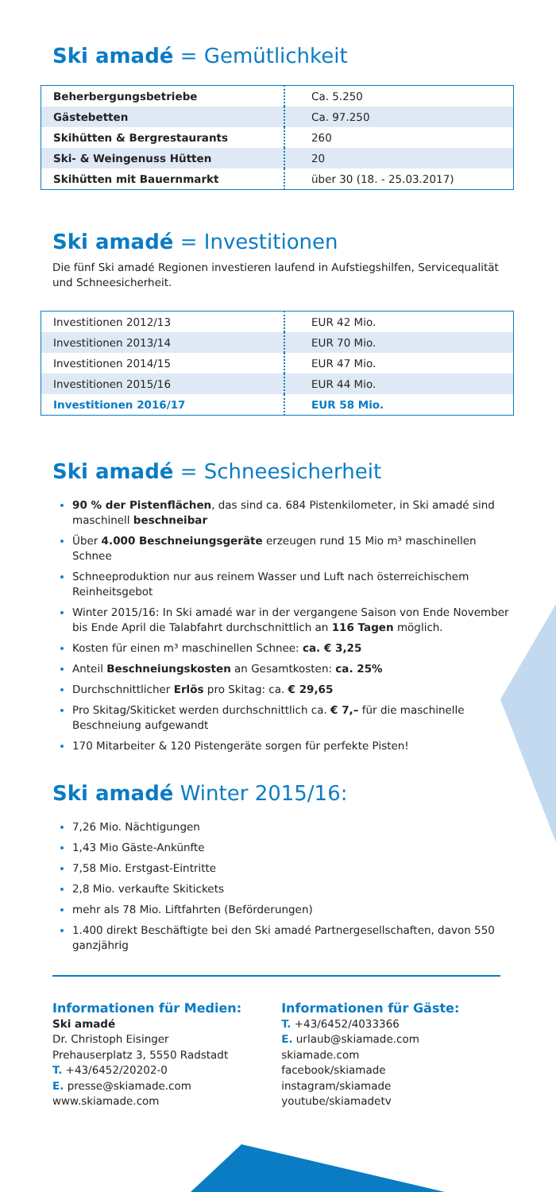Ski amadé = Gemütlichkeit
| Beherbergungsbetriebe | Ca. 5.250 |
| Gästebetten | Ca. 97.250 |
| Skihütten & Bergrestaurants | 260 |
| Ski- & Weingenuss Hütten | 20 |
| Skihütten mit Bauernmarkt | über 30 (18. - 25.03.2017) |
Ski amadé = Investitionen
Die fünf Ski amadé Regionen investieren laufend in Aufstiegshilfen, Servicequalität und Schneesicherheit.
| Investitionen 2012/13 | EUR 42 Mio. |
| Investitionen 2013/14 | EUR 70 Mio. |
| Investitionen 2014/15 | EUR 47 Mio. |
| Investitionen 2015/16 | EUR 44 Mio. |
| Investitionen 2016/17 | EUR 58 Mio. |
Ski amadé = Schneesicherheit
90 % der Pistenflächen, das sind ca. 684 Pistenkilometer, in Ski amadé sind maschinell beschneibar
Über 4.000 Beschneiungsgeräte erzeugen rund 15 Mio m³ maschinellen Schnee
Schneeproduktion nur aus reinem Wasser und Luft nach österreichischem Reinheitsgebot
Winter 2015/16: In Ski amadé war in der vergangene Saison von Ende November bis Ende April die Talabfahrt durchschnittlich an 116 Tagen möglich.
Kosten für einen m³ maschinellen Schnee: ca. € 3,25
Anteil Beschneiungskosten an Gesamtkosten: ca. 25%
Durchschnittlicher Erlös pro Skitag: ca. € 29,65
Pro Skitag/Skiticket werden durchschnittlich ca. € 7,– für die maschinelle Beschneiung aufgewandt
170 Mitarbeiter & 120 Pistengeräte sorgen für perfekte Pisten!
Ski amadé Winter 2015/16:
7,26 Mio. Nächtigungen
1,43 Mio Gäste-Ankünfte
7,58 Mio. Erstgast-Eintritte
2,8 Mio. verkaufte Skitickets
mehr als 78 Mio. Liftfahrten (Beförderungen)
1.400 direkt Beschäftigte bei den Ski amadé Partnergesellschaften, davon 550 ganzjährig
Informationen für Medien:
Ski amadé
Dr. Christoph Eisinger
Prehauserplatz 3, 5550 Radstadt
T. +43/6452/20202-0
E. presse@skiamade.com
www.skiamade.com
Informationen für Gäste:
T. +43/6452/4033366
E. urlaub@skiamade.com
skiamade.com
facebook/skiamade
instagram/skiamade
youtube/skiamadetv